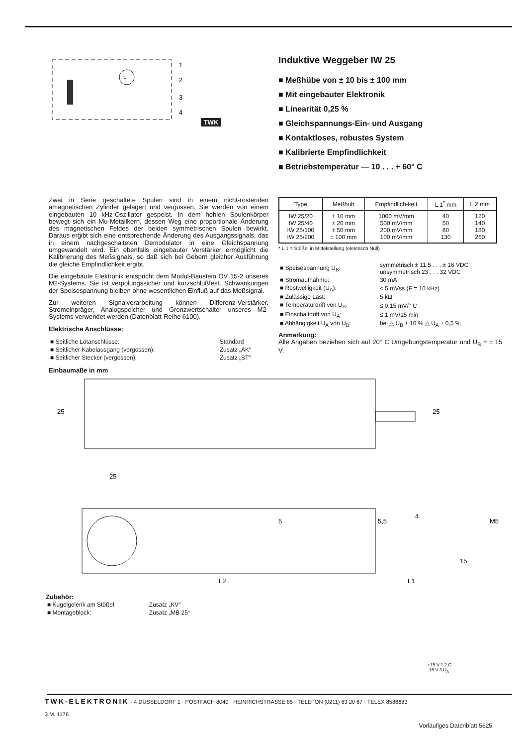≈
1
2
3
4
TWK
Induktive Weggeber IW 25
■ Meßhübe von ± 10 bis ± 100 mm
■ Mit eingebauter Elektronik
■ Linearität 0,25 %
■ Gleichspannungs-Ein- und Ausgang
■ Kontaktloses, robustes System
■ Kalibrierte Empfindlichkeit
■ Betriebstemperatur — 10 . . . + 60° C
Zwei in Serie geschaltete Spulen sind in einem nicht-rostenden amagnetischen Zylinder gelagert und vergossen. Sie werden von einem eingebauten 10 kHz-Oszillator gespeist. In dem hohlen Spulenkörper bewegt sich ein Mu-Metallkern, dessen Weg eine proportionale Änderung des magnetischen Feldes der beiden symmetrischen Spulen bewirkt. Daraus ergibt sich eine entsprechende Änderung des Ausgangssignals, das in einem nachgeschalteten Demodulator in eine Gleichspannung umgewandelt wird. Ein ebenfalls eingebauter Verstärker ermöglicht die Kalibrierung des Meßsignals, so daß sich bei Gebern gleicher Ausführung die gleiche Empfindlichkeit ergibt.
Die eingebaute Elektronik entspricht dem Modul-Baustein OV 15-2 unseres M2-Systems. Sie ist verpolungssicher und kurzschlußfest. Schwankungen der Speisespannung bleiben ohne wesentlichen Einfluß auf das Meßsignal.
Zur weiteren Signalverarbeitung können Differenz-Verstärker, Stromeinpräger, Analogspeicher und Grenzwertschalter unseres M2-Systems verwendet werden (Datenblatt-Reihe 6100).
Elektrische Anschlüsse:
| ■ Seitliche Lötanschlüsse: | Standard |
| ■ Seitlicher Kabelausgang (vergossen): | Zusatz „AK“ |
| ■ Seitlicher Stecker (vergossen): | Zusatz „ST“ |
| Type | Meßhub | Empfindlich-keit | L 1<sup>*</sup> mm | L 2 mm |
| --- | --- | --- | --- | --- |
| IW 25/20 IW 25/40 IW 25/100 IW 25/200 | ± 10 mm ± 20 mm ± 50 mm ± 100 mm | 1000 mV/mm 500 mV/mm 200 mV/mm 100 mV/mm | 40 50 80 130 | 120 140 180 260 |
* L 1 = Stößel in Mittelstellung (elektrisch Null)
| ■ Speisespannung U<sub>B</sub>: | symmetrisch ± 11,5 . . . ± 16 VDC unsymmetrisch 23 . . . 32 VDC |
| ■ Stromaufnahme: | 30 mA |
| ■ Restwelligkeit (U<sub>A</sub>): | < 5 mVss (F = 10 kHz) |
| ■ Zulässige Last: | 5 kΩ |
| ■ Temperaturdrift von U<sub>A</sub>: | ≤ 0,15 mV/° C |
| ■ Einschaltdrift von U<sub>A</sub>: | ≤ 1 mV/15 min |
| ■ Abhängigkeit U<sub>A</sub> von U<sub>B</sub>: | bei △ U<sub>B</sub> ± 10 % △ U<sub>A</sub> ± 0,5 % |
Anmerkung:
Alle Angaben beziehen sich auf 20° C Umgebungstemperatur und U<sub>B</sub> = ± 15 V.
Einbaumaße in mm
25
L2
L1
15
5
5,5
4
M5
25
25
Zubehör:
| ■ Kugelgelenk am Stößel: | Zusatz „KV“ |
| ■ Montageblock: | Zusatz „MB 25“ |
+15 V 1 2 C
-15 V 3 U<sub>A</sub>
TWK-ELEKTRONIK · 4 DÜSSELDORF 1 · POSTFACH 8040 · HEINRICHSTRASSE 85 · TELEFON (0211) 63 20 67 · TELEX 8586683
3 M. 1176
Vorläufiges Datenblatt 5625